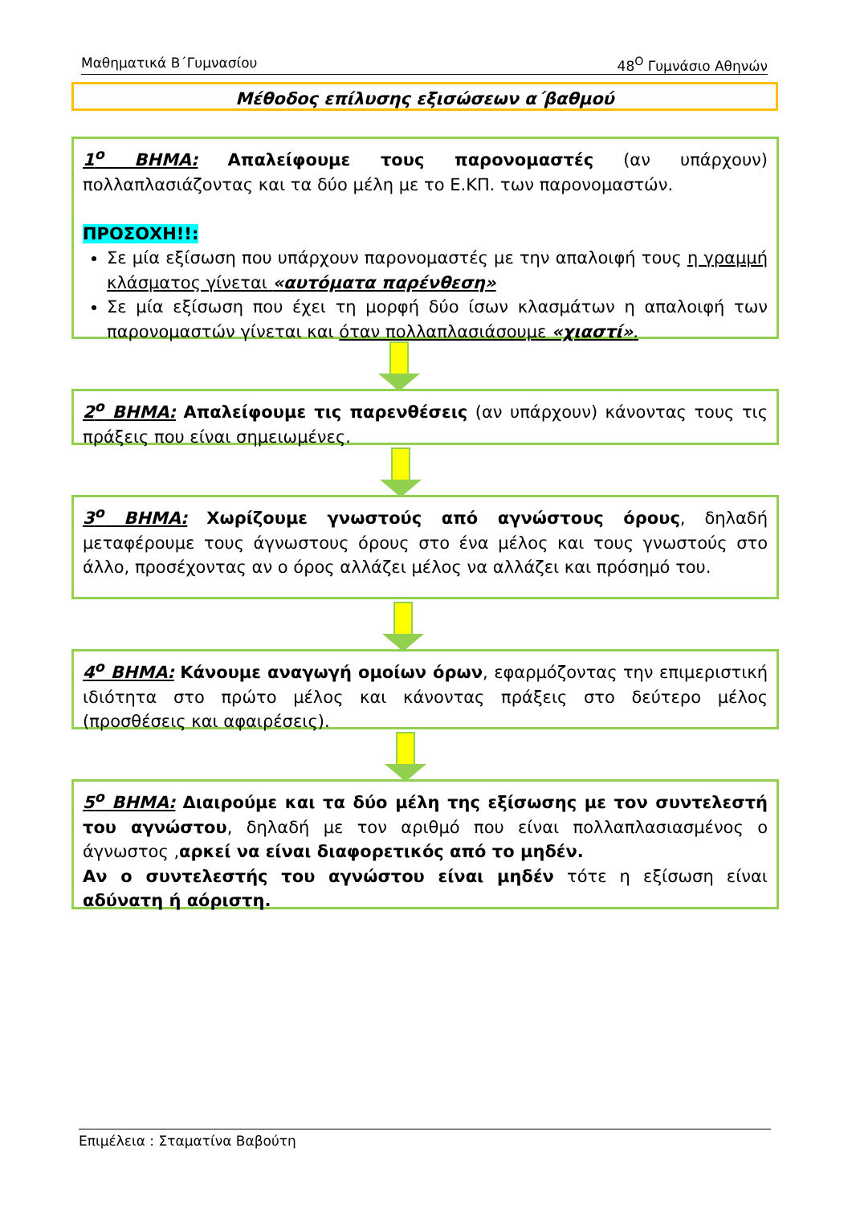Μαθηματικά Β΄Γυμνασίου 48<sup>Ο</sup> Γυμνάσιο Αθηνών
Μέθοδος επίλυσης εξισώσεων α΄βαθμού
1<sup>ο</sup> ΒΗΜΑ: Απαλείφουμε τους παρονομαστές (αν υπάρχουν) πολλαπλασιάζοντας και τα δύο μέλη με το Ε.ΚΠ. των παρονομαστών.
ΠΡΟΣΟΧΗ!!:
Σε μία εξίσωση που υπάρχουν παρονομαστές με την απαλοιφή τους η γραμμή κλάσματος γίνεται «αυτόματα παρένθεση»
Σε μία εξίσωση που έχει τη μορφή δύο ίσων κλασμάτων η απαλοιφή των παρονομαστών γίνεται και όταν πολλαπλασιάσουμε «χιαστί».
2<sup>ο</sup> ΒΗΜΑ: Απαλείφουμε τις παρενθέσεις (αν υπάρχουν) κάνοντας τους τις πράξεις που είναι σημειωμένες.
3<sup>ο</sup> ΒΗΜΑ: Χωρίζουμε γνωστούς από αγνώστους όρους, δηλαδή μεταφέρουμε τους άγνωστους όρους στο ένα μέλος και τους γνωστούς στο άλλο, προσέχοντας αν ο όρος αλλάζει μέλος να αλλάζει και πρόσημό του.
4<sup>ο</sup> ΒΗΜΑ: Κάνουμε αναγωγή ομοίων όρων, εφαρμόζοντας την επιμεριστική ιδιότητα στο πρώτο μέλος και κάνοντας πράξεις στο δεύτερο μέλος (προσθέσεις και αφαιρέσεις).
5<sup>ο</sup> ΒΗΜΑ: Διαιρούμε και τα δύο μέλη της εξίσωσης με τον συντελεστή του αγνώστου, δηλαδή με τον αριθμό που είναι πολλαπλασιασμένος ο άγνωστος ,αρκεί να είναι διαφορετικός από το μηδέν.
Αν ο συντελεστής του αγνώστου είναι μηδέν τότε η εξίσωση είναι αδύνατη ή αόριστη.
Επιμέλεια : Σταματίνα Βαβούτη